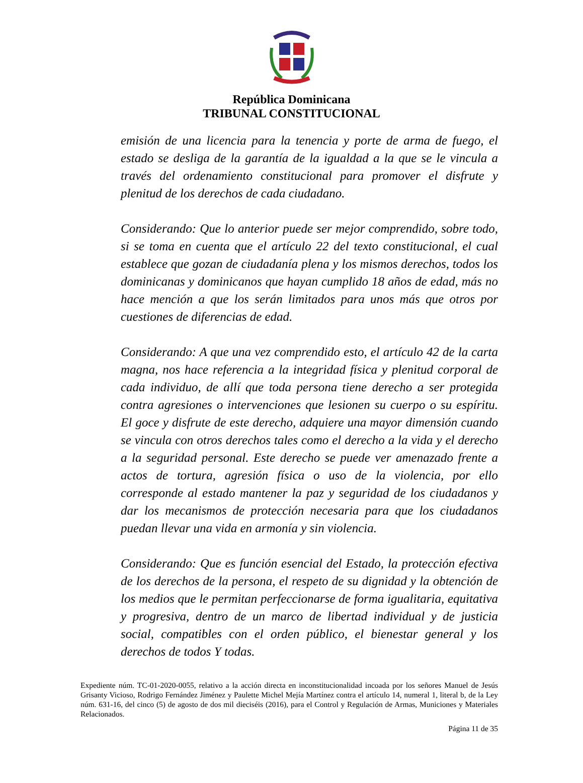República Dominicana
TRIBUNAL CONSTITUCIONAL
emisión de una licencia para la tenencia y porte de arma de fuego, el estado se desliga de la garantía de la igualdad a la que se le vincula a través del ordenamiento constitucional para promover el disfrute y plenitud de los derechos de cada ciudadano.
Considerando: Que lo anterior puede ser mejor comprendido, sobre todo, si se toma en cuenta que el artículo 22 del texto constitucional, el cual establece que gozan de ciudadanía plena y los mismos derechos, todos los dominicanas y dominicanos que hayan cumplido 18 años de edad, más no hace mención a que los serán limitados para unos más que otros por cuestiones de diferencias de edad.
Considerando: A que una vez comprendido esto, el artículo 42 de la carta magna, nos hace referencia a la integridad física y plenitud corporal de cada individuo, de allí que toda persona tiene derecho a ser protegida contra agresiones o intervenciones que lesionen su cuerpo o su espíritu. El goce y disfrute de este derecho, adquiere una mayor dimensión cuando se vincula con otros derechos tales como el derecho a la vida y el derecho a la seguridad personal. Este derecho se puede ver amenazado frente a actos de tortura, agresión física o uso de la violencia, por ello corresponde al estado mantener la paz y seguridad de los ciudadanos y dar los mecanismos de protección necesaria para que los ciudadanos puedan llevar una vida en armonía y sin violencia.
Considerando: Que es función esencial del Estado, la protección efectiva de los derechos de la persona, el respeto de su dignidad y la obtención de los medios que le permitan perfeccionarse de forma igualitaria, equitativa y progresiva, dentro de un marco de libertad individual y de justicia social, compatibles con el orden público, el bienestar general y los derechos de todos Y todas.
Expediente núm. TC-01-2020-0055, relativo a la acción directa en inconstitucionalidad incoada por los señores Manuel de Jesús Grisanty Vicioso, Rodrigo Fernández Jiménez y Paulette Michel Mejía Martínez contra el artículo 14, numeral 1, literal b, de la Ley núm. 631-16, del cinco (5) de agosto de dos mil dieciséis (2016), para el Control y Regulación de Armas, Municiones y Materiales Relacionados.
Página 11 de 35